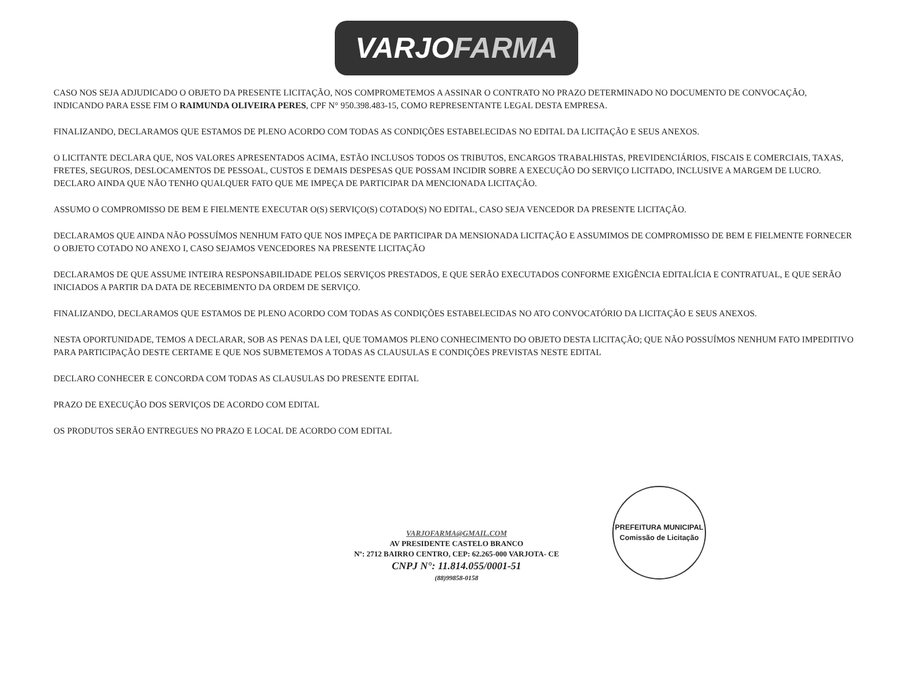VARJOFARMA
CASO NOS SEJA ADJUDICADO O OBJETO DA PRESENTE LICITAÇÃO, NOS COMPROMETEMOS A ASSINAR O CONTRATO NO PRAZO DETERMINADO NO DOCUMENTO DE CONVOCAÇÃO, INDICANDO PARA ESSE FIM O RAIMUNDA OLIVEIRA PERES, CPF N° 950.398.483-15, COMO REPRESENTANTE LEGAL DESTA EMPRESA.
FINALIZANDO, DECLARAMOS QUE ESTAMOS DE PLENO ACORDO COM TODAS AS CONDIÇÕES ESTABELECIDAS NO EDITAL DA LICITAÇÃO E SEUS ANEXOS.
O LICITANTE DECLARA QUE, NOS VALORES APRESENTADOS ACIMA, ESTÃO INCLUSOS TODOS OS TRIBUTOS, ENCARGOS TRABALHISTAS, PREVIDENCIÁRIOS, FISCAIS E COMERCIAIS, TAXAS, FRETES, SEGUROS, DESLOCAMENTOS DE PESSOAL, CUSTOS E DEMAIS DESPESAS QUE POSSAM INCIDIR SOBRE A EXECUÇÃO DO SERVIÇO LICITADO, INCLUSIVE A MARGEM DE LUCRO. DECLARO AINDA QUE NÃO TENHO QUALQUER FATO QUE ME IMPEÇA DE PARTICIPAR DA MENCIONADA LICITAÇÃO.
ASSUMO O COMPROMISSO DE BEM E FIELMENTE EXECUTAR O(S) SERVIÇO(S) COTADO(S) NO EDITAL, CASO SEJA VENCEDOR DA PRESENTE LICITAÇÃO.
DECLARAMOS QUE AINDA NÃO POSSUÍMOS NENHUM FATO QUE NOS IMPEÇA DE PARTICIPAR DA MENSIONADA LICITAÇÃO E ASSUMIMOS DE COMPROMISSO DE BEM E FIELMENTE FORNECER O OBJETO COTADO NO ANEXO I, CASO SEJAMOS VENCEDORES NA PRESENTE LICITAÇÃO
DECLARAMOS DE QUE ASSUME INTEIRA RESPONSABILIDADE PELOS SERVIÇOS PRESTADOS, E QUE SERÃO EXECUTADOS CONFORME EXIGÊNCIA EDITALÍCIA E CONTRATUAL, E QUE SERÃO INICIADOS A PARTIR DA DATA DE RECEBIMENTO DA ORDEM DE SERVIÇO.
FINALIZANDO, DECLARAMOS QUE ESTAMOS DE PLENO ACORDO COM TODAS AS CONDIÇÕES ESTABELECIDAS NO ATO CONVOCATÓRIO DA LICITAÇÃO E SEUS ANEXOS.
NESTA OPORTUNIDADE, TEMOS A DECLARAR, SOB AS PENAS DA LEI, QUE TOMAMOS PLENO CONHECIMENTO DO OBJETO DESTA LICITAÇÃO; QUE NÃO POSSUÍMOS NENHUM FATO IMPEDITIVO PARA PARTICIPAÇÃO DESTE CERTAME E QUE NOS SUBMETEMOS A TODAS AS CLAUSULAS E CONDIÇÕES PREVISTAS NESTE EDITAL
DECLARO CONHECER E CONCORDA COM TODAS AS CLAUSULAS DO PRESENTE EDITAL
PRAZO DE EXECUÇÃO DOS SERVIÇOS DE ACORDO COM EDITAL
OS PRODUTOS SERÃO ENTREGUES NO PRAZO E LOCAL DE ACORDO COM EDITAL
PREFEITURA MUNICIPAL
Comissão de Licitação
VARJOFARMA@GMAIL.COM
AV PRESIDENTE CASTELO BRANCO
Nº: 2712 BAIRRO CENTRO, CEP: 62.265-000 VARJOTA- CE
CNPJ N°: 11.814.055/0001-51
(88)99858-0158